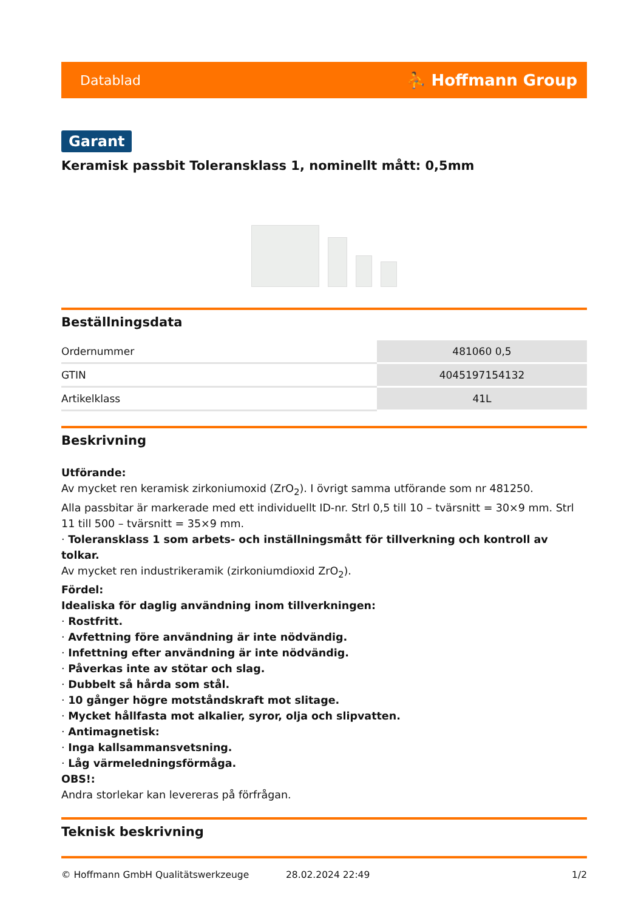Datablad ⛹ Hoffmann Group
Garant
Keramisk passbit Toleransklass 1, nominellt mått: 0,5mm
Beställningsdata
| Ordernummer | 481060 0,5 |
| GTIN | 4045197154132 |
| Artikelklass | 41L |
Beskrivning
Utförande:
Av mycket ren keramisk zirkoniumoxid (ZrO<sub>2</sub>). I övrigt samma utförande som nr 481250.
Alla passbitar är markerade med ett individuellt ID-nr. Strl 0,5 till 10 – tvärsnitt = 30×9 mm. Strl 11 till 500 – tvärsnitt = 35×9 mm.
· Toleransklass 1 som arbets- och inställningsmått för tillverkning och kontroll av tolkar.
Av mycket ren industrikeramik (zirkoniumdioxid ZrO<sub>2</sub>).
Fördel:
Idealiska för daglig användning inom tillverkningen:
· Rostfritt.
· Avfettning före användning är inte nödvändig.
· Infettning efter användning är inte nödvändig.
· Påverkas inte av stötar och slag.
· Dubbelt så hårda som stål.
· 10 gånger högre motståndskraft mot slitage.
· Mycket hållfasta mot alkalier, syror, olja och slipvatten.
· Antimagnetisk:
· Inga kallsammansvetsning.
· Låg värmeledningsförmåga.
OBS!:
Andra storlekar kan levereras på förfrågan.
Teknisk beskrivning
© Hoffmann GmbH Qualitätswerkzeuge 28.02.2024 22:49 1/2